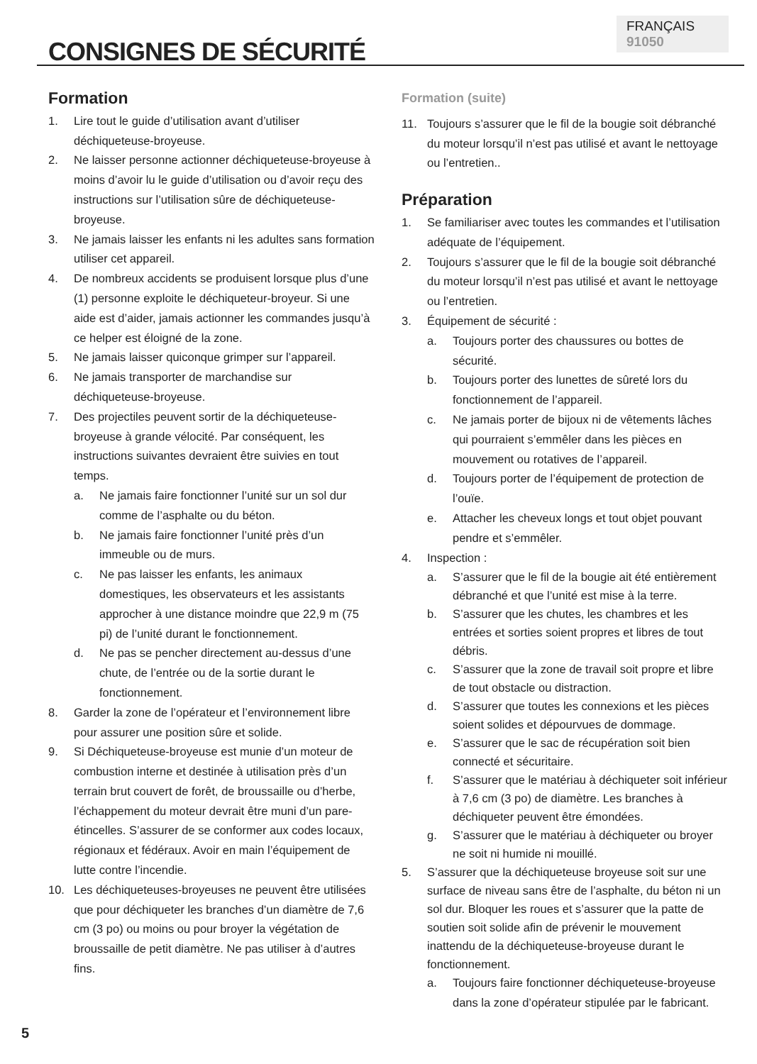FRANÇAIS 91050
CONSIGNES DE SÉCURITÉ
Formation
1. Lire tout le guide d’utilisation avant d’utiliser déchiqueteuse-broyeuse.
2. Ne laisser personne actionner déchiqueteuse-broyeuse à moins d’avoir lu le guide d’utilisation ou d’avoir reçu des instructions sur l’utilisation sûre de déchiqueteuse-broyeuse.
3. Ne jamais laisser les enfants ni les adultes sans formation utiliser cet appareil.
4. De nombreux accidents se produisent lorsque plus d’une (1) personne exploite le déchiqueteur-broyeur. Si une aide est d’aider, jamais actionner les commandes jusqu’à ce helper est éloigné de la zone.
5. Ne jamais laisser quiconque grimper sur l’appareil.
6. Ne jamais transporter de marchandise sur déchiqueteuse-broyeuse.
7. Des projectiles peuvent sortir de la déchiqueteuse-broyeuse à grande vélocité. Par conséquent, les instructions suivantes devraient être suivies en tout temps.
a. Ne jamais faire fonctionner l’unité sur un sol dur comme de l’asphalte ou du béton.
b. Ne jamais faire fonctionner l’unité près d’un immeuble ou de murs.
c. Ne pas laisser les enfants, les animaux domestiques, les observateurs et les assistants approcher à une distance moindre que 22,9 m (75 pi) de l’unité durant le fonctionnement.
d. Ne pas se pencher directement au-dessus d’une chute, de l’entrée ou de la sortie durant le fonctionnement.
8. Garder la zone de l’opérateur et l’environnement libre pour assurer une position sûre et solide.
9. Si Déchiqueteuse-broyeuse est munie d’un moteur de combustion interne et destinée à utilisation près d’un terrain brut couvert de forêt, de broussaille ou d’herbe, l’échappement du moteur devrait être muni d’un pare-étincelles. S’assurer de se conformer aux codes locaux, régionaux et fédéraux. Avoir en main l’équipement de lutte contre l’incendie.
10. Les déchiqueteuses-broyeuses ne peuvent être utilisées que pour déchiqueter les branches d’un diamètre de 7,6 cm (3 po) ou moins ou pour broyer la végétation de broussaille de petit diamètre. Ne pas utiliser à d’autres fins.
Formation (suite)
11. Toujours s’assurer que le fil de la bougie soit débranché du moteur lorsqu’il n’est pas utilisé et avant le nettoyage ou l’entretien..
Préparation
1. Se familiariser avec toutes les commandes et l’utilisation adéquate de l’équipement.
2. Toujours s’assurer que le fil de la bougie soit débranché du moteur lorsqu’il n’est pas utilisé et avant le nettoyage ou l’entretien.
3. Équipement de sécurité :
a. Toujours porter des chaussures ou bottes de sécurité.
b. Toujours porter des lunettes de sûreté lors du fonctionnement de l’appareil.
c. Ne jamais porter de bijoux ni de vêtements lâches qui pourraient s’emmêler dans les pièces en mouvement ou rotatives de l’appareil.
d. Toujours porter de l’équipement de protection de l’ouïe.
e. Attacher les cheveux longs et tout objet pouvant pendre et s’emmêler.
4. Inspection :
a. S’assurer que le fil de la bougie ait été entièrement débranché et que l’unité est mise à la terre.
b. S’assurer que les chutes, les chambres et les entrées et sorties soient propres et libres de tout débris.
c. S’assurer que la zone de travail soit propre et libre de tout obstacle ou distraction.
d. S’assurer que toutes les connexions et les pièces soient solides et dépourvues de dommage.
e. S’assurer que le sac de récupération soit bien connecté et sécuritaire.
f. S’assurer que le matériau à déchiqueter soit inférieur à 7,6 cm (3 po) de diamètre. Les branches à déchiqueter peuvent être émondées.
g. S’assurer que le matériau à déchiqueter ou broyer ne soit ni humide ni mouillé.
5. S’assurer que la déchiqueteuse broyeuse soit sur une surface de niveau sans être de l’asphalte, du béton ni un sol dur. Bloquer les roues et s’assurer que la patte de soutien soit solide afin de prévenir le mouvement inattendu de la déchiqueteuse-broyeuse durant le fonctionnement.
a. Toujours faire fonctionner déchiqueteuse-broyeuse dans la zone d’opérateur stipulée par le fabricant.
5